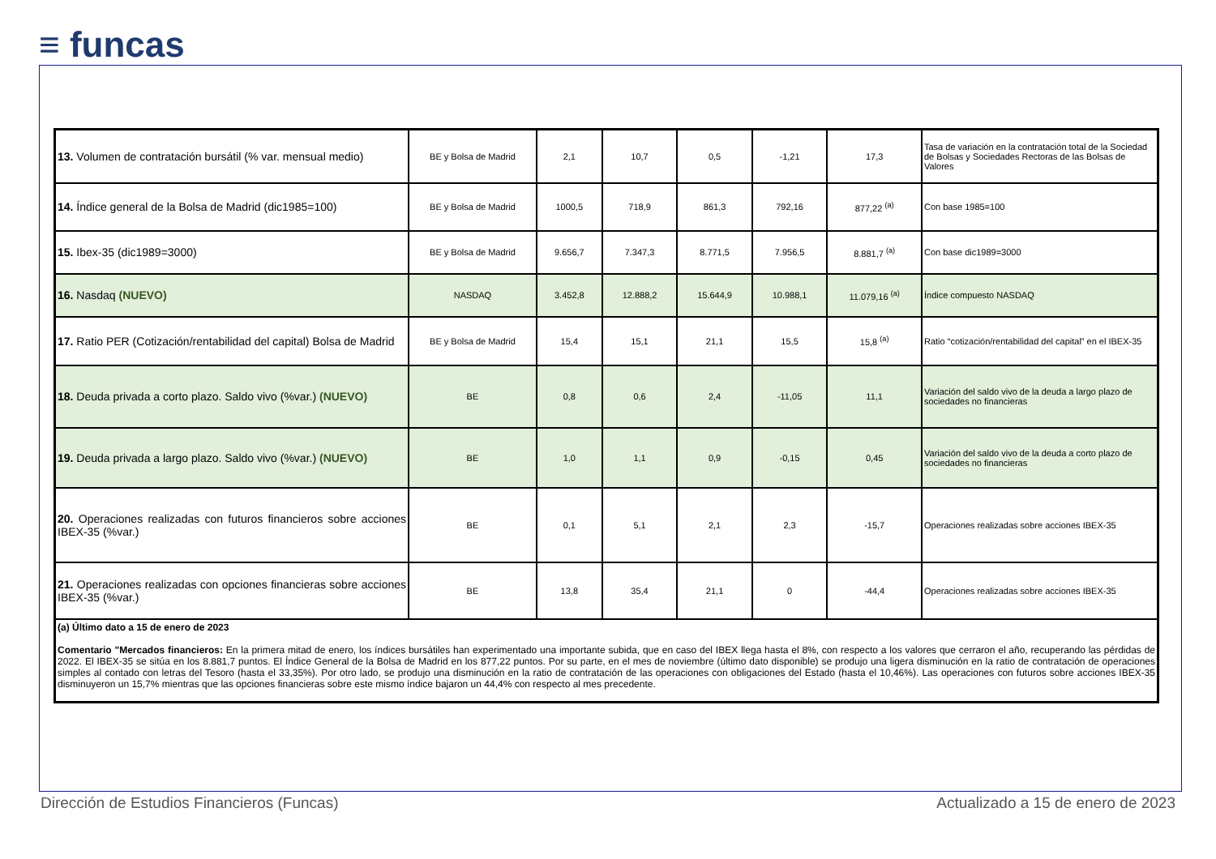≡ funcas
| 13. Volumen de contratación bursátil (% var. mensual medio) | BE y Bolsa de Madrid | 2,1 | 10,7 | 0,5 | -1,21 | 17,3 | Tasa de variación en la contratación total de la Sociedad de Bolsas y Sociedades Rectoras de las Bolsas de Valores |
| 14. Índice general de la Bolsa de Madrid (dic1985=100) | BE y Bolsa de Madrid | 1000,5 | 718,9 | 861,3 | 792,16 | 877,22 <sup>(a)</sup> | Con base 1985=100 |
| 15. Ibex-35 (dic1989=3000) | BE y Bolsa de Madrid | 9.656,7 | 7.347,3 | 8.771,5 | 7.956,5 | 8.881,7 <sup>(a)</sup> | Con base dic1989=3000 |
| 16. Nasdaq (NUEVO) | NASDAQ | 3.452,8 | 12.888,2 | 15.644,9 | 10.988,1 | 11.079,16 <sup>(a)</sup> | Índice compuesto NASDAQ |
| 17. Ratio PER (Cotización/rentabilidad del capital) Bolsa de Madrid | BE y Bolsa de Madrid | 15,4 | 15,1 | 21,1 | 15,5 | 15,8 <sup>(a)</sup> | Ratio “cotización/rentabilidad del capital” en el IBEX-35 |
| 18. Deuda privada a corto plazo. Saldo vivo (%var.) (NUEVO) | BE | 0,8 | 0,6 | 2,4 | -11,05 | 11,1 | Variación del saldo vivo de la deuda a largo plazo de sociedades no financieras |
| 19. Deuda privada a largo plazo. Saldo vivo (%var.) (NUEVO) | BE | 1,0 | 1,1 | 0,9 | -0,15 | 0,45 | Variación del saldo vivo de la deuda a corto plazo de sociedades no financieras |
| 20. Operaciones realizadas con futuros financieros sobre acciones IBEX-35 (%var.) | BE | 0,1 | 5,1 | 2,1 | 2,3 | -15,7 | Operaciones realizadas sobre acciones IBEX-35 |
| 21. Operaciones realizadas con opciones financieras sobre acciones IBEX-35 (%var.) | BE | 13,8 | 35,4 | 21,1 | 0 | -44,4 | Operaciones realizadas sobre acciones IBEX-35 |
| (a) Último dato a 15 de enero de 2023 Comentario "Mercados financieros: En la primera mitad de enero, los índices bursátiles han experimentado una importante subida, que en caso del IBEX llega hasta el 8%, con respecto a los valores que cerraron el año, recuperando las pérdidas de 2022. El IBEX-35 se sitúa en los 8.881,7 puntos. El Índice General de la Bolsa de Madrid en los 877,22 puntos. Por su parte, en el mes de noviembre (último dato disponible) se produjo una ligera disminución en la ratio de contratación de operaciones simples al contado con letras del Tesoro (hasta el 33,35%). Por otro lado, se produjo una disminución en la ratio de contratación de las operaciones con obligaciones del Estado (hasta el 10,46%). Las operaciones con futuros sobre acciones IBEX-35 disminuyeron un 15,7% mientras que las opciones financieras sobre este mismo índice bajaron un 44,4% con respecto al mes precedente. | | | | | | | |
Dirección de Estudios Financieros (Funcas) Actualizado a 15 de enero de 2023